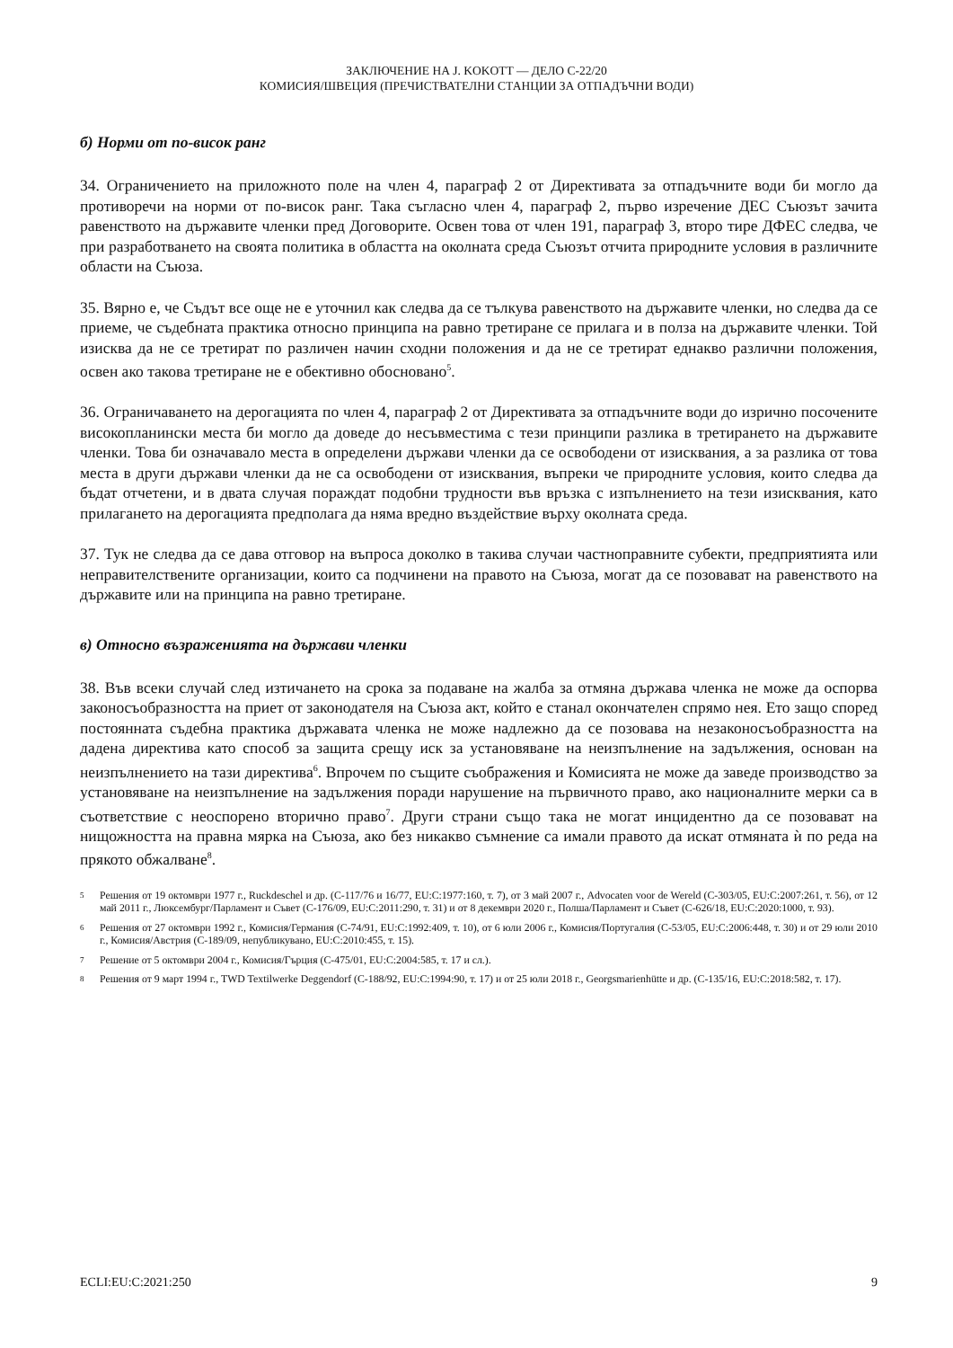ЗАКЛЮЧЕНИЕ НА J. KOKOTT — ДЕЛО C-22/20
КОМИСИЯ/ШВЕЦИЯ (ПРЕЧИСТВАТЕЛНИ СТАНЦИИ ЗА ОТПАДЪЧНИ ВОДИ)
б) Норми от по-висок ранг
34. Ограничението на приложното поле на член 4, параграф 2 от Директивата за отпадъчните води би могло да противоречи на норми от по-висок ранг. Така съгласно член 4, параграф 2, първо изречение ДЕС Съюзът зачита равенството на държавите членки пред Договорите. Освен това от член 191, параграф 3, второ тире ДФЕС следва, че при разработването на своята политика в областта на околната среда Съюзът отчита природните условия в различните области на Съюза.
35. Вярно е, че Съдът все още не е уточнил как следва да се тълкува равенството на държавите членки, но следва да се приеме, че съдебната практика относно принципа на равно третиране се прилага и в полза на държавите членки. Той изисква да не се третират по различен начин сходни положения и да не се третират еднакво различни положения, освен ако такова третиране не е обективно обосновано<sup>5</sup>.
36. Ограничаването на дерогацията по член 4, параграф 2 от Директивата за отпадъчните води до изрично посочените високопланински места би могло да доведе до несъвместима с тези принципи разлика в третирането на държавите членки. Това би означавало места в определени държави членки да се освободени от изисквания, а за разлика от това места в други държави членки да не са освободени от изисквания, въпреки че природните условия, които следва да бъдат отчетени, и в двата случая пораждат подобни трудности във връзка с изпълнението на тези изисквания, като прилагането на дерогацията предполага да няма вредно въздействие върху околната среда.
37. Тук не следва да се дава отговор на въпроса доколко в такива случаи частноправните субекти, предприятията или неправителствените организации, които са подчинени на правото на Съюза, могат да се позовават на равенството на държавите или на принципа на равно третиране.
в) Относно възраженията на държави членки
38. Във всеки случай след изтичането на срока за подаване на жалба за отмяна държава членка не може да оспорва законосъобразността на приет от законодателя на Съюза акт, който е станал окончателен спрямо нея. Ето защо според постоянната съдебна практика държавата членка не може надлежно да се позовава на незаконосъобразността на дадена директива като способ за защита срещу иск за установяване на неизпълнение на задължения, основан на неизпълнението на тази директива<sup>6</sup>. Впрочем по същите съображения и Комисията не може да заведе производство за установяване на неизпълнение на задължения поради нарушение на първичното право, ако националните мерки са в съответствие с неоспорено вторично право<sup>7</sup>. Други страни също така не могат инцидентно да се позовават на нищожността на правна мярка на Съюза, ако без никакво съмнение са имали правото да искат отмяната ѝ по реда на прякото обжалване<sup>8</sup>.
5
Решения от 19 октомври 1977 г., Ruckdeschel и др. (C-117/76 и 16/77, EU:C:1977:160, т. 7), от 3 май 2007 г., Advocaten voor de Wereld (C-303/05, EU:C:2007:261, т. 56), от 12 май 2011 г., Люксембург/Парламент и Съвет (C-176/09, EU:C:2011:290, т. 31) и от 8 декември 2020 г., Полша/Парламент и Съвет (C-626/18, EU:C:2020:1000, т. 93).
6
Решения от 27 октомври 1992 г., Комисия/Германия (C-74/91, EU:C:1992:409, т. 10), от 6 юли 2006 г., Комисия/Португалия (C-53/05, EU:C:2006:448, т. 30) и от 29 юли 2010 г., Комисия/Австрия (C-189/09, непубликувано, EU:C:2010:455, т. 15).
7
Решение от 5 октомври 2004 г., Комисия/Гърция (C-475/01, EU:C:2004:585, т. 17 и сл.).
8
Решения от 9 март 1994 г., TWD Textilwerke Deggendorf (C-188/92, EU:C:1994:90, т. 17) и от 25 юли 2018 г., Georgsmarienhütte и др. (C-135/16, EU:C:2018:582, т. 17).
ECLI:EU:C:2021:250 9